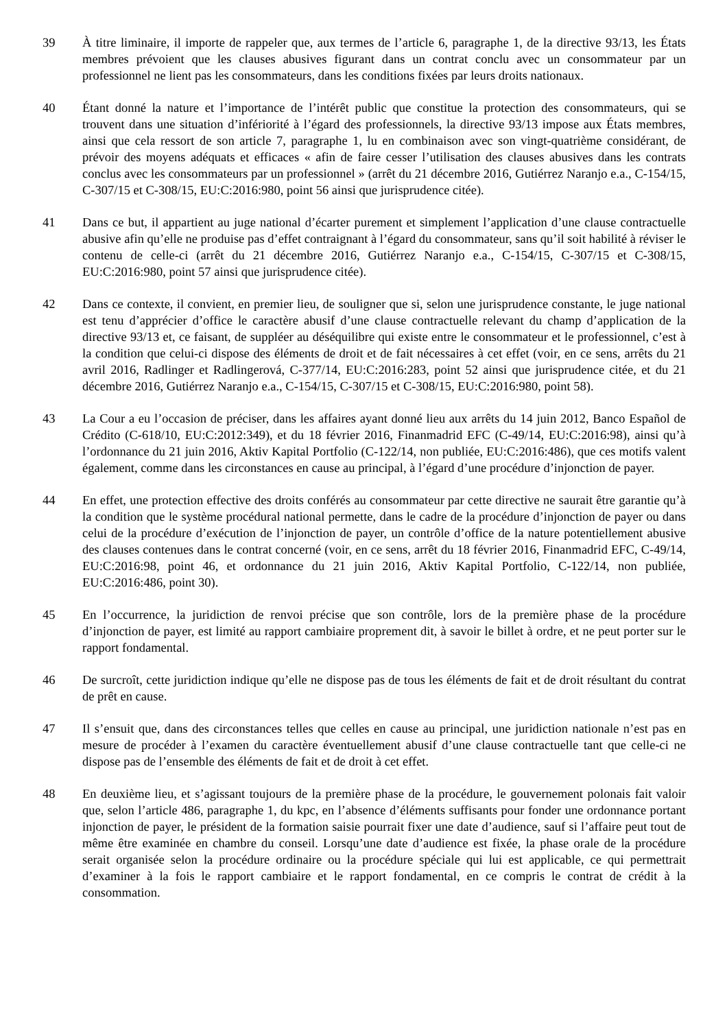39 À titre liminaire, il importe de rappeler que, aux termes de l’article 6, paragraphe 1, de la directive 93/13, les États membres prévoient que les clauses abusives figurant dans un contrat conclu avec un consommateur par un professionnel ne lient pas les consommateurs, dans les conditions fixées par leurs droits nationaux.
40 Étant donné la nature et l’importance de l’intérêt public que constitue la protection des consommateurs, qui se trouvent dans une situation d’infériorité à l’égard des professionnels, la directive 93/13 impose aux États membres, ainsi que cela ressort de son article 7, paragraphe 1, lu en combinaison avec son vingt-quatrième considérant, de prévoir des moyens adéquats et efficaces « afin de faire cesser l’utilisation des clauses abusives dans les contrats conclus avec les consommateurs par un professionnel » (arrêt du 21 décembre 2016, Gutiérrez Naranjo e.a., C-154/15, C-307/15 et C-308/15, EU:C:2016:980, point 56 ainsi que jurisprudence citée).
41 Dans ce but, il appartient au juge national d’écarter purement et simplement l’application d’une clause contractuelle abusive afin qu’elle ne produise pas d’effet contraignant à l’égard du consommateur, sans qu’il soit habilité à réviser le contenu de celle-ci (arrêt du 21 décembre 2016, Gutiérrez Naranjo e.a., C-154/15, C-307/15 et C-308/15, EU:C:2016:980, point 57 ainsi que jurisprudence citée).
42 Dans ce contexte, il convient, en premier lieu, de souligner que si, selon une jurisprudence constante, le juge national est tenu d’apprécier d’office le caractère abusif d’une clause contractuelle relevant du champ d’application de la directive 93/13 et, ce faisant, de suppléer au déséquilibre qui existe entre le consommateur et le professionnel, c’est à la condition que celui-ci dispose des éléments de droit et de fait nécessaires à cet effet (voir, en ce sens, arrêts du 21 avril 2016, Radlinger et Radlingerová, C-377/14, EU:C:2016:283, point 52 ainsi que jurisprudence citée, et du 21 décembre 2016, Gutiérrez Naranjo e.a., C-154/15, C-307/15 et C-308/15, EU:C:2016:980, point 58).
43 La Cour a eu l’occasion de préciser, dans les affaires ayant donné lieu aux arrêts du 14 juin 2012, Banco Español de Crédito (C-618/10, EU:C:2012:349), et du 18 février 2016, Finanmadrid EFC (C-49/14, EU:C:2016:98), ainsi qu’à l’ordonnance du 21 juin 2016, Aktiv Kapital Portfolio (C-122/14, non publiée, EU:C:2016:486), que ces motifs valent également, comme dans les circonstances en cause au principal, à l’égard d’une procédure d’injonction de payer.
44 En effet, une protection effective des droits conférés au consommateur par cette directive ne saurait être garantie qu’à la condition que le système procédural national permette, dans le cadre de la procédure d’injonction de payer ou dans celui de la procédure d’exécution de l’injonction de payer, un contrôle d’office de la nature potentiellement abusive des clauses contenues dans le contrat concerné (voir, en ce sens, arrêt du 18 février 2016, Finanmadrid EFC, C-49/14, EU:C:2016:98, point 46, et ordonnance du 21 juin 2016, Aktiv Kapital Portfolio, C-122/14, non publiée, EU:C:2016:486, point 30).
45 En l’occurrence, la juridiction de renvoi précise que son contrôle, lors de la première phase de la procédure d’injonction de payer, est limité au rapport cambiaire proprement dit, à savoir le billet à ordre, et ne peut porter sur le rapport fondamental.
46 De surcroît, cette juridiction indique qu’elle ne dispose pas de tous les éléments de fait et de droit résultant du contrat de prêt en cause.
47 Il s’ensuit que, dans des circonstances telles que celles en cause au principal, une juridiction nationale n’est pas en mesure de procéder à l’examen du caractère éventuellement abusif d’une clause contractuelle tant que celle-ci ne dispose pas de l’ensemble des éléments de fait et de droit à cet effet.
48 En deuxième lieu, et s’agissant toujours de la première phase de la procédure, le gouvernement polonais fait valoir que, selon l’article 486, paragraphe 1, du kpc, en l’absence d’éléments suffisants pour fonder une ordonnance portant injonction de payer, le président de la formation saisie pourrait fixer une date d’audience, sauf si l’affaire peut tout de même être examinée en chambre du conseil. Lorsqu’une date d’audience est fixée, la phase orale de la procédure serait organisée selon la procédure ordinaire ou la procédure spéciale qui lui est applicable, ce qui permettrait d’examiner à la fois le rapport cambiaire et le rapport fondamental, en ce compris le contrat de crédit à la consommation.